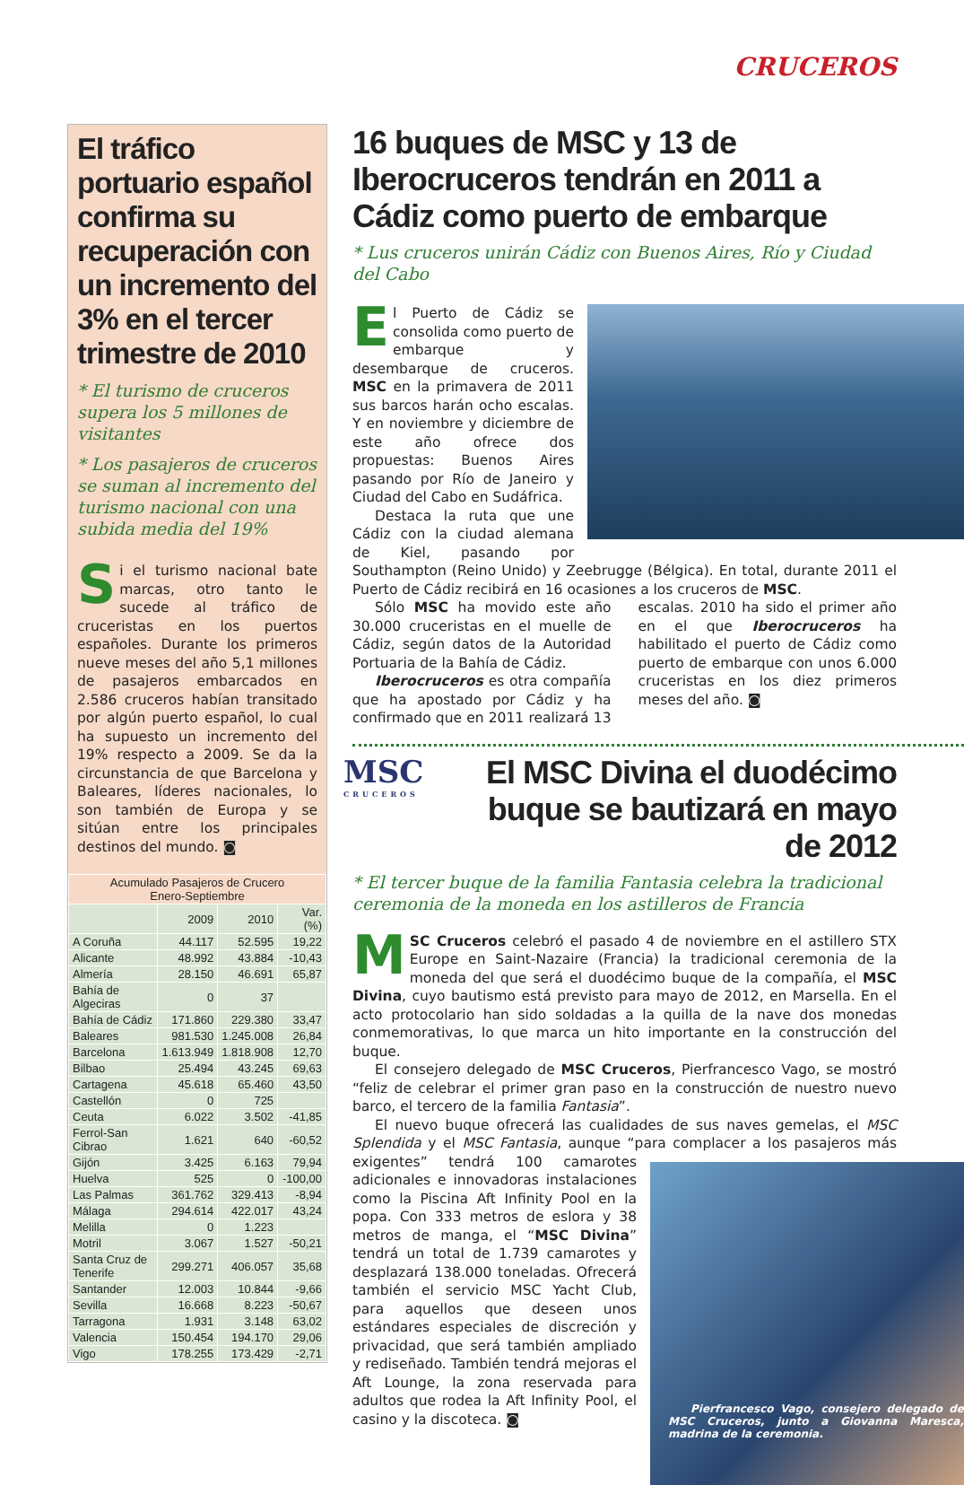CRUCEROS
El tráfico portuario español confirma su recuperación con un incremento del 3% en el tercer trimestre de 2010
* El turismo de cruceros supera los 5 millones de visitantes
* Los pasajeros de cruceros se suman al incremento del turismo nacional con una subida media del 19%
Si el turismo nacional bate marcas, otro tanto le sucede al tráfico de cruceristas en los puertos españoles. Durante los primeros nueve meses del año 5,1 millones de pasajeros embarcados en 2.586 cruceros habían transitado por algún puerto español, lo cual ha supuesto un incremento del 19% respecto a 2009. Se da la circunstancia de que Barcelona y Baleares, líderes nacionales, lo son también de Europa y se sitúan entre los principales destinos del mundo. ◙
| Acumulado Pasajeros de Crucero Enero-Septiembre | | | |
| --- | --- | --- | --- |
| | 2009 | 2010 | Var. (%) |
| A Coruña | 44.117 | 52.595 | 19,22 |
| Alicante | 48.992 | 43.884 | -10,43 |
| Almería | 28.150 | 46.691 | 65,87 |
| Bahía de Algeciras | 0 | 37 | |
| Bahía de Cádiz | 171.860 | 229.380 | 33,47 |
| Baleares | 981.530 | 1.245.008 | 26,84 |
| Barcelona | 1.613.949 | 1.818.908 | 12,70 |
| Bilbao | 25.494 | 43.245 | 69,63 |
| Cartagena | 45.618 | 65.460 | 43,50 |
| Castellón | 0 | 725 | |
| Ceuta | 6.022 | 3.502 | -41,85 |
| Ferrol-San Cibrao | 1.621 | 640 | -60,52 |
| Gijón | 3.425 | 6.163 | 79,94 |
| Huelva | 525 | 0 | -100,00 |
| Las Palmas | 361.762 | 329.413 | -8,94 |
| Málaga | 294.614 | 422.017 | 43,24 |
| Melilla | 0 | 1.223 | |
| Motril | 3.067 | 1.527 | -50,21 |
| Santa Cruz de Tenerife | 299.271 | 406.057 | 35,68 |
| Santander | 12.003 | 10.844 | -9,66 |
| Sevilla | 16.668 | 8.223 | -50,67 |
| Tarragona | 1.931 | 3.148 | 63,02 |
| Valencia | 150.454 | 194.170 | 29,06 |
| Vigo | 178.255 | 173.429 | -2,71 |
16 buques de MSC y 13 de Iberocruceros tendrán en 2011 a Cádiz como puerto de embarque
* Lus cruceros unirán Cádiz con Buenos Aires, Río y Ciudad del Cabo
El Puerto de Cádiz se consolida como puerto de embarque y desembarque de cruceros. MSC en la primavera de 2011 sus barcos harán ocho escalas. Y en noviembre y diciembre de este año ofrece dos propuestas: Buenos Aires pasando por Río de Janeiro y Ciudad del Cabo en Sudáfrica.
Destaca la ruta que une Cádiz con la ciudad alemana de Kiel, pasando por Southampton (Reino Unido) y Zeebrugge (Bélgica). En total, durante 2011 el Puerto de Cádiz recibirá en 16 ocasiones a los cruceros de MSC.
Sólo MSC ha movido este año 30.000 cruceristas en el muelle de Cádiz, según datos de la Autoridad Portuaria de la Bahía de Cádiz.
Iberocruceros es otra compañía que ha apostado por Cádiz y ha confirmado que en 2011 realizará 13 escalas. 2010 ha sido el primer año en el que Iberocruceros ha habilitado el puerto de Cádiz como puerto de embarque con unos 6.000 cruceristas en los diez primeros meses del año. ◙
MSC
CRUCEROS
El MSC Divina el duodécimo buque se bautizará en mayo de 2012
* El tercer buque de la familia Fantasia celebra la tradicional ceremonia de la moneda en los astilleros de Francia
MSC Cruceros celebró el pasado 4 de noviembre en el astillero STX Europe en Saint-Nazaire (Francia) la tradicional ceremonia de la moneda del que será el duodécimo buque de la compañía, el MSC Divina, cuyo bautismo está previsto para mayo de 2012, en Marsella. En el acto protocolario han sido soldadas a la quilla de la nave dos monedas conmemorativas, lo que marca un hito importante en la construcción del buque.
El consejero delegado de MSC Cruceros, Pierfrancesco Vago, se mostró “feliz de celebrar el primer gran paso en la construcción de nuestro nuevo barco, el tercero de la familia Fantasia”.
El nuevo buque ofrecerá las cualidades de sus naves gemelas, el MSC Splendida y el MSC Fantasia, aunque “para complacer a los pasajeros más exigentes” tendrá
Pierfrancesco Vago, consejero delegado de MSC Cruceros, junto a Giovanna Maresca, madrina de la ceremonia.
100 camarotes adicionales e innovadoras instalaciones como la Piscina Aft Infinity Pool en la popa. Con 333 metros de eslora y 38 metros de manga, el “MSC Divina” tendrá un total de 1.739 camarotes y desplazará 138.000 toneladas. Ofrecerá también el servicio MSC Yacht Club, para aquellos que deseen unos estándares especiales de discreción y privacidad, que será también ampliado y rediseñado. También tendrá mejoras el Aft Lounge, la zona reservada para adultos que rodea la Aft Infinity Pool, el casino y la discoteca. ◙